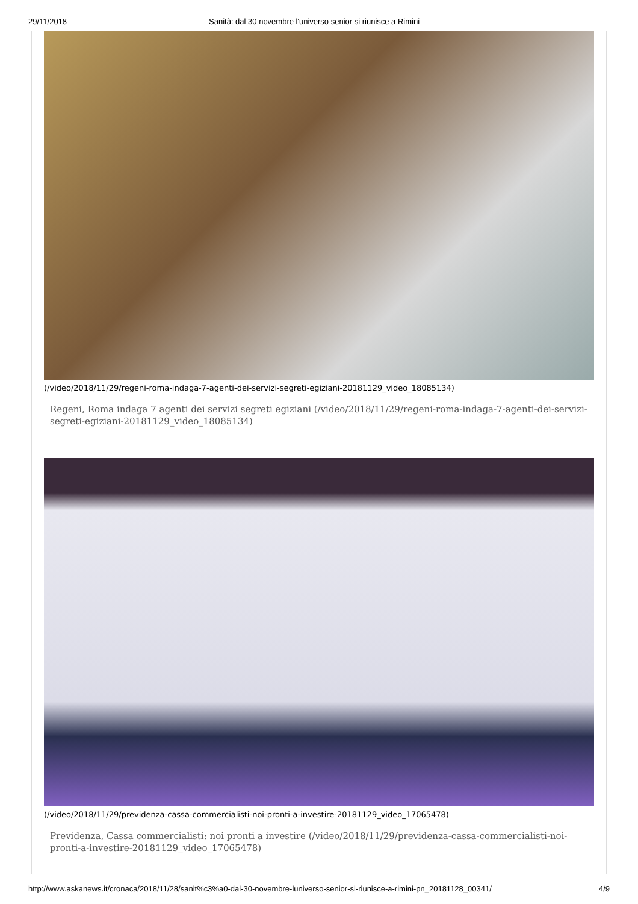29/11/2018 Sanità: dal 30 novembre l'universo senior si riunisce a Rimini
(/video/2018/11/29/regeni-roma-indaga-7-agenti-dei-servizi-segreti-egiziani-20181129_video_18085134)
Regeni, Roma indaga 7 agenti dei servizi segreti egiziani (/video/2018/11/29/regeni-roma-indaga-7-agenti-dei-servizi-segreti-egiziani-20181129_video_18085134)
(/video/2018/11/29/previdenza-cassa-commercialisti-noi-pronti-a-investire-20181129_video_17065478)
Previdenza, Cassa commercialisti: noi pronti a investire (/video/2018/11/29/previdenza-cassa-commercialisti-noi-pronti-a-investire-20181129_video_17065478)
http://www.askanews.it/cronaca/2018/11/28/sanit%c3%a0-dal-30-novembre-luniverso-senior-si-riunisce-a-rimini-pn_20181128_00341/ 4/9